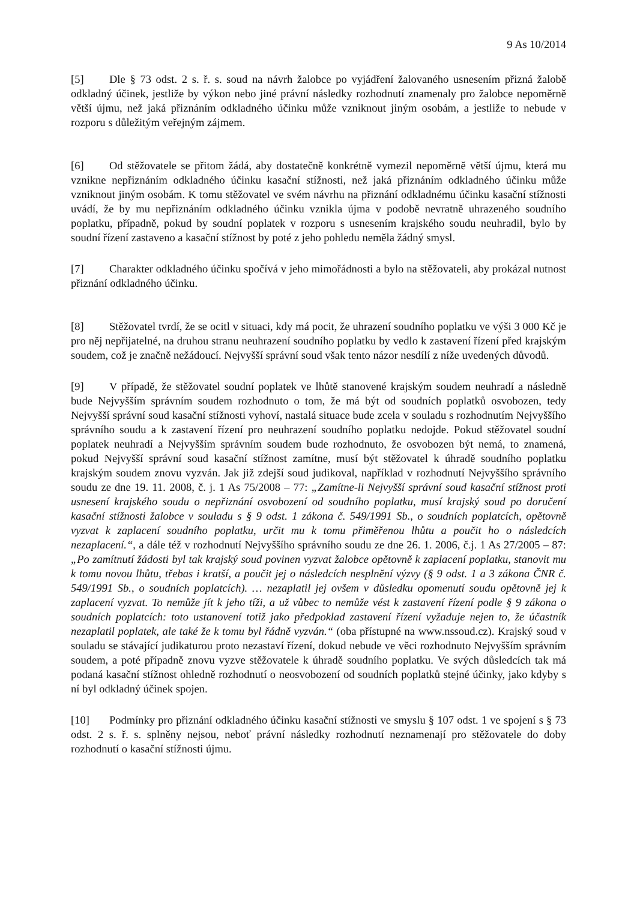9 As 10/2014
[5] Dle § 73 odst. 2 s. ř. s. soud na návrh žalobce po vyjádření žalovaného usnesením přizná žalobě odkladný účinek, jestliže by výkon nebo jiné právní následky rozhodnutí znamenaly pro žalobce nepoměrně větší újmu, než jaká přiznáním odkladného účinku může vzniknout jiným osobám, a jestliže to nebude v rozporu s důležitým veřejným zájmem.
[6] Od stěžovatele se přitom žádá, aby dostatečně konkrétně vymezil nepoměrně větší újmu, která mu vznikne nepřiznáním odkladného účinku kasační stížnosti, než jaká přiznáním odkladného účinku může vzniknout jiným osobám. K tomu stěžovatel ve svém návrhu na přiznání odkladnému účinku kasační stížnosti uvádí, že by mu nepřiznáním odkladného účinku vznikla újma v podobě nevratně uhrazeného soudního poplatku, případně, pokud by soudní poplatek v rozporu s usnesením krajského soudu neuhradil, bylo by soudní řízení zastaveno a kasační stížnost by poté z jeho pohledu neměla žádný smysl.
[7] Charakter odkladného účinku spočívá v jeho mimořádnosti a bylo na stěžovateli, aby prokázal nutnost přiznání odkladného účinku.
[8] Stěžovatel tvrdí, že se ocitl v situaci, kdy má pocit, že uhrazení soudního poplatku ve výši 3 000 Kč je pro něj nepřijatelné, na druhou stranu neuhrazení soudního poplatku by vedlo k zastavení řízení před krajským soudem, což je značně nežádoucí. Nejvyšší správní soud však tento názor nesdílí z níže uvedených důvodů.
[9] V případě, že stěžovatel soudní poplatek ve lhůtě stanovené krajským soudem neuhradí a následně bude Nejvyšším správním soudem rozhodnuto o tom, že má být od soudních poplatků osvobozen, tedy Nejvyšší správní soud kasační stížnosti vyhoví, nastalá situace bude zcela v souladu s rozhodnutím Nejvyššího správního soudu a k zastavení řízení pro neuhrazení soudního poplatku nedojde. Pokud stěžovatel soudní poplatek neuhradí a Nejvyšším správním soudem bude rozhodnuto, že osvobozen být nemá, to znamená, pokud Nejvyšší správní soud kasační stížnost zamítne, musí být stěžovatel k úhradě soudního poplatku krajským soudem znovu vyzván. Jak již zdejší soud judikoval, například v rozhodnutí Nejvyššího správního soudu ze dne 19. 11. 2008, č. j. 1 As 75/2008 – 77: „Zamítne-li Nejvyšší správní soud kasační stížnost proti usnesení krajského soudu o nepřiznání osvobození od soudního poplatku, musí krajský soud po doručení kasační stížnosti žalobce v souladu s § 9 odst. 1 zákona č. 549/1991 Sb., o soudních poplatcích, opětovně vyzvat k zaplacení soudního poplatku, určit mu k tomu přiměřenou lhůtu a poučit ho o následcích nezaplacení.“, a dále též v rozhodnutí Nejvyššího správního soudu ze dne 26. 1. 2006, č.j. 1 As 27/2005 – 87: „Po zamítnutí žádosti byl tak krajský soud povinen vyzvat žalobce opětovně k zaplacení poplatku, stanovit mu k tomu novou lhůtu, třebas i kratší, a poučit jej o následcích nesplnění výzvy (§ 9 odst. 1 a 3 zákona ČNR č. 549/1991 Sb., o soudních poplatcích). … nezaplatil jej ovšem v důsledku opomenutí soudu opětovně jej k zaplacení vyzvat. To nemůže jít k jeho tíži, a už vůbec to nemůže vést k zastavení řízení podle § 9 zákona o soudních poplatcích: toto ustanovení totiž jako předpoklad zastavení řízení vyžaduje nejen to, že účastník nezaplatil poplatek, ale také že k tomu byl řádně vyzván.“ (oba přístupné na www.nssoud.cz). Krajský soud v souladu se stávající judikaturou proto nezastaví řízení, dokud nebude ve věci rozhodnuto Nejvyšším správním soudem, a poté případně znovu vyzve stěžovatele k úhradě soudního poplatku. Ve svých důsledcích tak má podaná kasační stížnost ohledně rozhodnutí o neosvobození od soudních poplatků stejné účinky, jako kdyby s ní byl odkladný účinek spojen.
[10] Podmínky pro přiznání odkladného účinku kasační stížnosti ve smyslu § 107 odst. 1 ve spojení s § 73 odst. 2 s. ř. s. splněny nejsou, neboť právní následky rozhodnutí neznamenají pro stěžovatele do doby rozhodnutí o kasační stížnosti újmu.